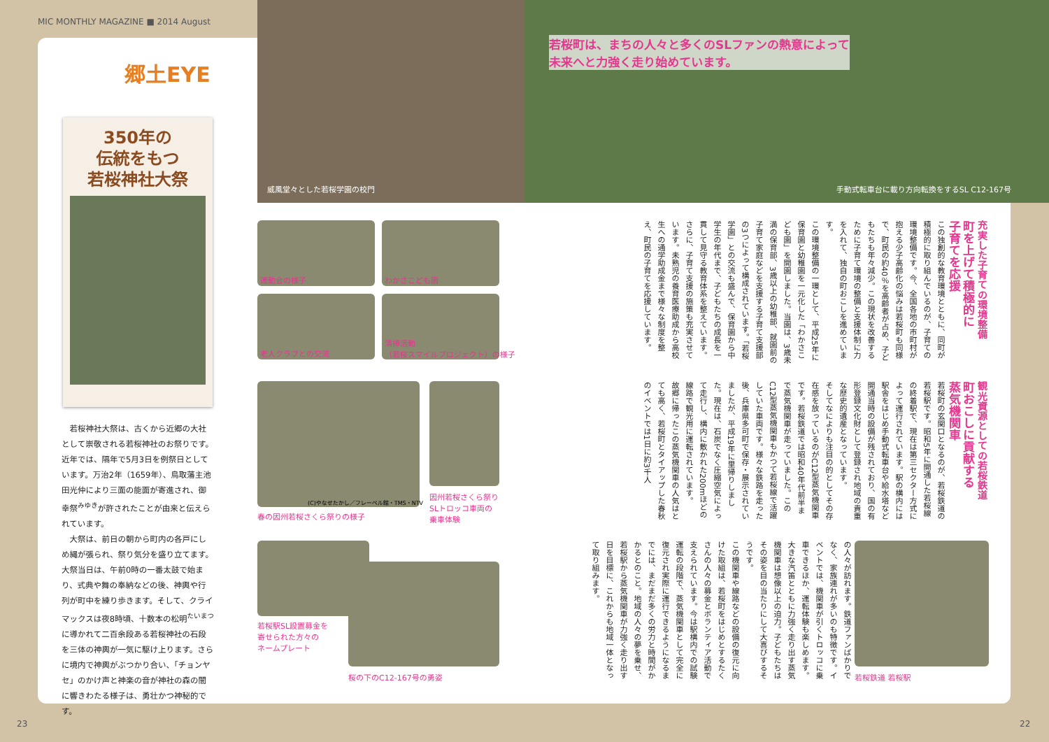MIC MONTHLY MAGAZINE ■ 2014 August
郷土EYE
350年の
伝統をもつ
若桜神社大祭
　若桜神社大祭は、古くから近郷の大社として崇敬される若桜神社のお祭りです。近年では、隔年で5月3日を例祭日としています。万治2年（1659年）、鳥取藩主池田光仲により三面の能面が寄進され、御幸祭<sup>みゆき</sup>が許されたことが由来と伝えられています。
　大祭は、前日の朝から町内の各戸にしめ縄が張られ、祭り気分を盛り立てます。大祭当日は、午前0時の一番太鼓で始まり、式典や舞の奉納などの後、神輿や行列が町中を練り歩きます。そして、クライマックスは夜8時頃、十数本の松明<sup>たいまつ</sup>に導かれて二百余段ある若桜神社の石段を三体の神輿が一気に駆け上ります。さらに境内で神輿がぶつかり合い、「チョンヤセ」のかけ声と神楽の音が神社の森の闇に響きわたる様子は、勇壮かつ神秘的です。
威風堂々とした若桜学園の校門
若桜町は、まちの人々と多くのSLファンの熱意によって
未来へと力強く走り始めています。
手動式転車台に載り方向転換をするSL C12-167号
運動会の様子 わかさこども園
老人クラブとの交流
清掃活動
（若桜スマイルプロジェクト）の様子
(C)やなせたかし／フレーベル館・TMS・NTV
春の因州若桜さくら祭りの様子
因州若桜さくら祭り
SLトロッコ車両の
乗車体験
若桜駅SL設置募金を
寄せられた方々の
ネームプレート
桜の下のC12-167号の勇姿
充実した子育ての環境整備
町を上げて積極的に
子育てを応援
この独創的な教育環境とともに、同町が積極的に取り組んでいるのが、子育ての環境整備です。今、全国各地の市町村が抱える少子高齢化の悩みは若桜町も同様で、町民の約40％を高齢者が占め、子どもたちも年々減少。この現状を改善するために子育て環境の整備と支援体制に力を入れて、独自の町おこしを進めています。
この環境整備の一環として、平成25年に保育園と幼稚園を一元化した「わかさこども園」を開園しました。当園は、3歳未満の保育部、3歳以上の幼稚部、就園前の子育て家庭などを支援する子育て支援部の3つによって構成されています。「若桜学園」との交流も盛んで、保育園から中学生の年代まで、子どもたちの成長を一貫して見守る教育体系を整えています。
さらに、子育て支援の施策も充実させています。未熟児の養育医療助成から高校生への通学助成金まで様々な制度を整え、町民の子育てを応援しています。
観光資源としての若桜鉄道
町おこしに貢献する
蒸気機関車
若桜町の玄関口となるのが、若桜鉄道の若桜駅です。昭和5年に開通した若桜線の終着駅で、現在は第三セクター方式によって運行されています。駅の構内には駅舎をはじめ手動式転車台や給水塔など開通当時の設備が残されており、国の有形登録文化財として登録され地域の貴重な歴史的遺産となっています。
そしてなによりも注目の的としてその存在感を放っているのがC12型蒸気機関車です。若桜鉄道では昭和40年代前半まで蒸気機関車が走っていました。このC12型蒸気機関車もかつて若桜線で活躍していた車両です。様々な鉄路を走った後、兵庫県多可町で保存・展示されていましたが、平成19年に里帰りしました。現在は、石炭でなく圧縮空気によって走行し、構内に敷かれた200mほどの線路で観光用に運転されています。
故郷に帰ったこの蒸気機関車の人気はとても高く、若桜町とタイアップした春秋のイベントでは1日に約3千人
の人々が訪れます。鉄道ファンばかりでなく、家族連れが多いのも特徴です。イベントでは、機関車が引くトロッコに乗車できるほか、運転体験も楽しめます。大きな汽笛とともに力強く走り出す蒸気機関車は想像以上の迫力。子どもたちはその姿を目の当たりにして大喜びするそうです。
この機関車や線路などの設備の復元に向けた取組は、若桜町をはじめとするたくさんの人々の募金とボランティア活動で支えられています。今は駅構内での試験運転の段階で、蒸気機関車として完全に復元され実際に運行できるようになるまでには、まだまだ多くの労力と時間がかかるとのこと。地域の人々の夢を乗せ、若桜駅から蒸気機関車が力強く走り出す日を目標に、これからも地域一体となって取り組みます。
若桜鉄道 若桜駅
23 22